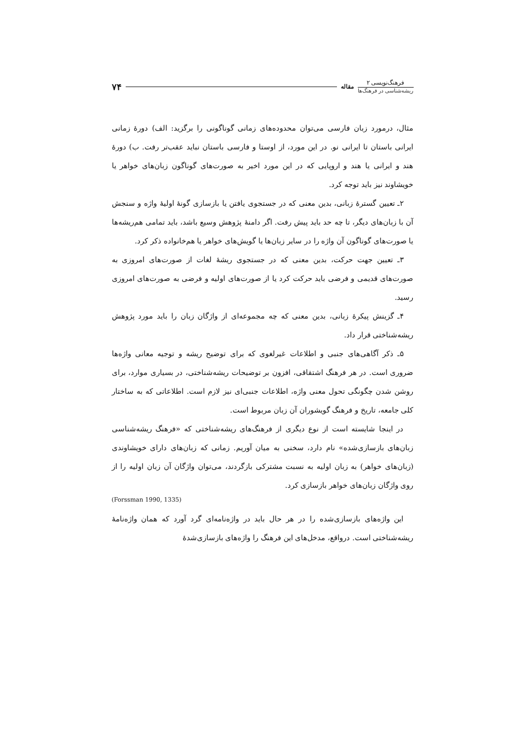فرهنگ‌نویسی ۲
ریشه‌شناسی در فرهنگ‌ها
مقاله
۷۴
مثال، درمورد زبان فارسی می‌توان محدوده‌های زمانی گوناگونی را برگزید: الف) دورهٔ زمانی ایرانی باستان تا ایرانی نو. در این مورد، از اوستا و فارسی باستان نباید عقب‌تر رفت. ب) دورهٔ هند و ایرانی یا هند و اروپایی که در این مورد اخیر به صورت‌های گوناگون زبان‌های خواهر یا خویشاوند نیز باید توجه کرد.
۲ـ تعیین گسترهٔ زبانی، بدین معنی که در جستجوی یافتن یا بازسازی گونهٔ اولیهٔ واژه و سنجش آن با زبان‌های دیگر، تا چه حد باید پیش رفت. اگر دامنهٔ پژوهش وسیع باشد، باید تمامی هم‌ریشه‌ها یا صورت‌های گوناگون آن واژه را در سایر زبان‌ها یا گویش‌های خواهر یا هم‌خانواده ذکر کرد.
۳ـ تعیین جهت حرکت، بدین معنی که در جستجوی ریشهٔ لغات از صورت‌های امروزی به صورت‌های قدیمی و فرضی باید حرکت کرد یا از صورت‌های اولیه و فرضی به صورت‌های امروزی رسید.
۴ـ گزینش پیکرهٔ زبانی، بدین معنی که چه مجموعه‌ای از واژگان زبان را باید مورد پژوهش ریشه‌شناختی قرار داد.
۵ـ ذکر آگاهی‌های جنبی و اطلاعات غیرلغوی که برای توضیح ریشه و توجیه معانی واژه‌ها ضروری است. در هر فرهنگ اشتقاقی، افزون بر توضیحات ریشه‌شناختی، در بسیاری موارد، برای روشن شدن چگونگی تحول معنی واژه، اطلاعات جنبی‌ای نیز لازم است. اطلاعاتی که به ساختار کلی جامعه، تاریخ و فرهنگ گویشوران آن زبان مربوط است.
در اینجا شایسته است از نوع دیگری از فرهنگ‌های ریشه‌شناختی که «فرهنگ ریشه‌شناسی زبان‌های بازسازی‌شده» نام دارد، سخنی به میان آوریم. زمانی که زبان‌های دارای خویشاوندی (زبان‌های خواهر) به زبان اولیه به نسبت مشترکی بازگردند، می‌توان واژگان آن زبان اولیه را از روی واژگان زبان‌های خواهر بازسازی کرد.
(Forssman 1990, 1335)
این واژه‌های بازسازی‌شده را در هر حال باید در واژه‌نامه‌ای گرد آورد که همان واژه‌نامهٔ ریشه‌شناختی است. درواقع، مدخل‌های این فرهنگ را واژه‌های بازسازی‌شدهٔ